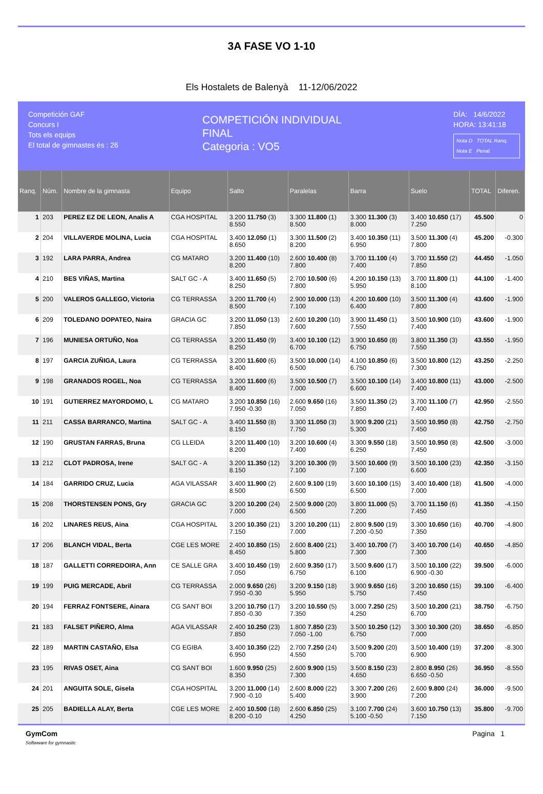3A FASE VO 1-10
Els Hostalets de Balenyà 11-12/06/2022
Competición GAF
Concurs I
Tots els equips
El total de gimnastes és : 26
COMPETICIÓN INDIVIDUAL
FINAL
Categoria : VO5
DÍA: 14/6/2022
HORA: 13:41:18
Nota D TOTAL Ranq.
Nota E Penal.
| Ranq. | Núm. | Nombre de la gimnasta | Equipo | Salto | Paralelas | Barra | Suelo | TOTAL | Diferen. |
| --- | --- | --- | --- | --- | --- | --- | --- | --- | --- |
| 1 | 203 | PEREZ EZ DE LEON, Analis A | CGA HOSPITAL | 3.200 11.750 (3) 8.550 | 3.300 11.800 (1) 8.500 | 3.300 11.300 (3) 8.000 | 3.400 10.650 (17) 7.250 | 45.500 | 0 |
| 2 | 204 | VILLAVERDE MOLINA, Lucia | CGA HOSPITAL | 3.400 12.050 (1) 8.650 | 3.300 11.500 (2) 8.200 | 3.400 10.350 (11) 6.950 | 3.500 11.300 (4) 7.800 | 45.200 | -0.300 |
| 3 | 192 | LARA PARRA, Andrea | CG MATARO | 3.200 11.400 (10) 8.200 | 2.600 10.400 (8) 7.800 | 3.700 11.100 (4) 7.400 | 3.700 11.550 (2) 7.850 | 44.450 | -1.050 |
| 4 | 210 | BES VIÑAS, Martina | SALT GC - A | 3.400 11.650 (5) 8.250 | 2.700 10.500 (6) 7.800 | 4.200 10.150 (13) 5.950 | 3.700 11.800 (1) 8.100 | 44.100 | -1.400 |
| 5 | 200 | VALEROS GALLEGO, Victoria | CG TERRASSA | 3.200 11.700 (4) 8.500 | 2.900 10.000 (13) 7.100 | 4.200 10.600 (10) 6.400 | 3.500 11.300 (4) 7.800 | 43.600 | -1.900 |
| 6 | 209 | TOLEDANO DOPATEO, Naira | GRACIA GC | 3.200 11.050 (13) 7.850 | 2.600 10.200 (10) 7.600 | 3.900 11.450 (1) 7.550 | 3.500 10.900 (10) 7.400 | 43.600 | -1.900 |
| 7 | 196 | MUNIESA ORTUÑO, Noa | CG TERRASSA | 3.200 11.450 (9) 8.250 | 3.400 10.100 (12) 6.700 | 3.900 10.650 (8) 6.750 | 3.800 11.350 (3) 7.550 | 43.550 | -1.950 |
| 8 | 197 | GARCIA ZUÑIGA, Laura | CG TERRASSA | 3.200 11.600 (6) 8.400 | 3.500 10.000 (14) 6.500 | 4.100 10.850 (6) 6.750 | 3.500 10.800 (12) 7.300 | 43.250 | -2.250 |
| 9 | 198 | GRANADOS ROGEL, Noa | CG TERRASSA | 3.200 11.600 (6) 8.400 | 3.500 10.500 (7) 7.000 | 3.500 10.100 (14) 6.600 | 3.400 10.800 (11) 7.400 | 43.000 | -2.500 |
| 10 | 191 | GUTIERREZ MAYORDOMO, L | CG MATARO | 3.200 10.850 (16) 7.950 -0.30 | 2.600 9.650 (16) 7.050 | 3.500 11.350 (2) 7.850 | 3.700 11.100 (7) 7.400 | 42.950 | -2.550 |
| 11 | 211 | CASSA BARRANCO, Martina | SALT GC - A | 3.400 11.550 (8) 8.150 | 3.300 11.050 (3) 7.750 | 3.900 9.200 (21) 5.300 | 3.500 10.950 (8) 7.450 | 42.750 | -2.750 |
| 12 | 190 | GRUSTAN FARRAS, Bruna | CG LLEIDA | 3.200 11.400 (10) 8.200 | 3.200 10.600 (4) 7.400 | 3.300 9.550 (18) 6.250 | 3.500 10.950 (8) 7.450 | 42.500 | -3.000 |
| 13 | 212 | CLOT PADROSA, Irene | SALT GC - A | 3.200 11.350 (12) 8.150 | 3.200 10.300 (9) 7.100 | 3.500 10.600 (9) 7.100 | 3.500 10.100 (23) 6.600 | 42.350 | -3.150 |
| 14 | 184 | GARRIDO CRUZ, Lucia | AGA VILASSAR | 3.400 11.900 (2) 8.500 | 2.600 9.100 (19) 6.500 | 3.600 10.100 (15) 6.500 | 3.400 10.400 (18) 7.000 | 41.500 | -4.000 |
| 15 | 208 | THORSTENSEN PONS, Gry | GRACIA GC | 3.200 10.200 (24) 7.000 | 2.500 9.000 (20) 6.500 | 3.800 11.000 (5) 7.200 | 3.700 11.150 (6) 7.450 | 41.350 | -4.150 |
| 16 | 202 | LINARES REUS, Aina | CGA HOSPITAL | 3.200 10.350 (21) 7.150 | 3.200 10.200 (11) 7.000 | 2.800 9.500 (19) 7.200 -0.50 | 3.300 10.650 (16) 7.350 | 40.700 | -4.800 |
| 17 | 206 | BLANCH VIDAL, Berta | CGE LES MORE | 2.400 10.850 (15) 8.450 | 2.600 8.400 (21) 5.800 | 3.400 10.700 (7) 7.300 | 3.400 10.700 (14) 7.300 | 40.650 | -4.850 |
| 18 | 187 | GALLETTI CORREDOIRA, Ann | CE SALLE GRA | 3.400 10.450 (19) 7.050 | 2.600 9.350 (17) 6.750 | 3.500 9.600 (17) 6.100 | 3.500 10.100 (22) 6.900 -0.30 | 39.500 | -6.000 |
| 19 | 199 | PUIG MERCADE, Abril | CG TERRASSA | 2.000 9.650 (26) 7.950 -0.30 | 3.200 9.150 (18) 5.950 | 3.900 9.650 (16) 5.750 | 3.200 10.650 (15) 7.450 | 39.100 | -6.400 |
| 20 | 194 | FERRAZ FONTSERE, Ainara | CG SANT BOI | 3.200 10.750 (17) 7.850 -0.30 | 3.200 10.550 (5) 7.350 | 3.000 7.250 (25) 4.250 | 3.500 10.200 (21) 6.700 | 38.750 | -6.750 |
| 21 | 183 | FALSET PIÑERO, Alma | AGA VILASSAR | 2.400 10.250 (23) 7.850 | 1.800 7.850 (23) 7.050 -1.00 | 3.500 10.250 (12) 6.750 | 3.300 10.300 (20) 7.000 | 38.650 | -6.850 |
| 22 | 189 | MARTIN CASTAÑO, Elsa | CG EGIBA | 3.400 10.350 (22) 6.950 | 2.700 7.250 (24) 4.550 | 3.500 9.200 (20) 5.700 | 3.500 10.400 (19) 6.900 | 37.200 | -8.300 |
| 23 | 195 | RIVAS OSET, Aina | CG SANT BOI | 1.600 9.950 (25) 8.350 | 2.600 9.900 (15) 7.300 | 3.500 8.150 (23) 4.650 | 2.800 8.950 (26) 6.650 -0.50 | 36.950 | -8.550 |
| 24 | 201 | ANGUITA SOLE, Gisela | CGA HOSPITAL | 3.200 11.000 (14) 7.900 -0.10 | 2.600 8.000 (22) 5.400 | 3.300 7.200 (26) 3.900 | 2.600 9.800 (24) 7.200 | 36.000 | -9.500 |
| 25 | 205 | BADIELLA ALAY, Berta | CGE LES MORE | 2.400 10.500 (18) 8.200 -0.10 | 2.600 6.850 (25) 4.250 | 3.100 7.700 (24) 5.100 -0.50 | 3.600 10.750 (13) 7.150 | 35.800 | -9.700 |
GymCom
Softwware for gymnastic
Pagina 1